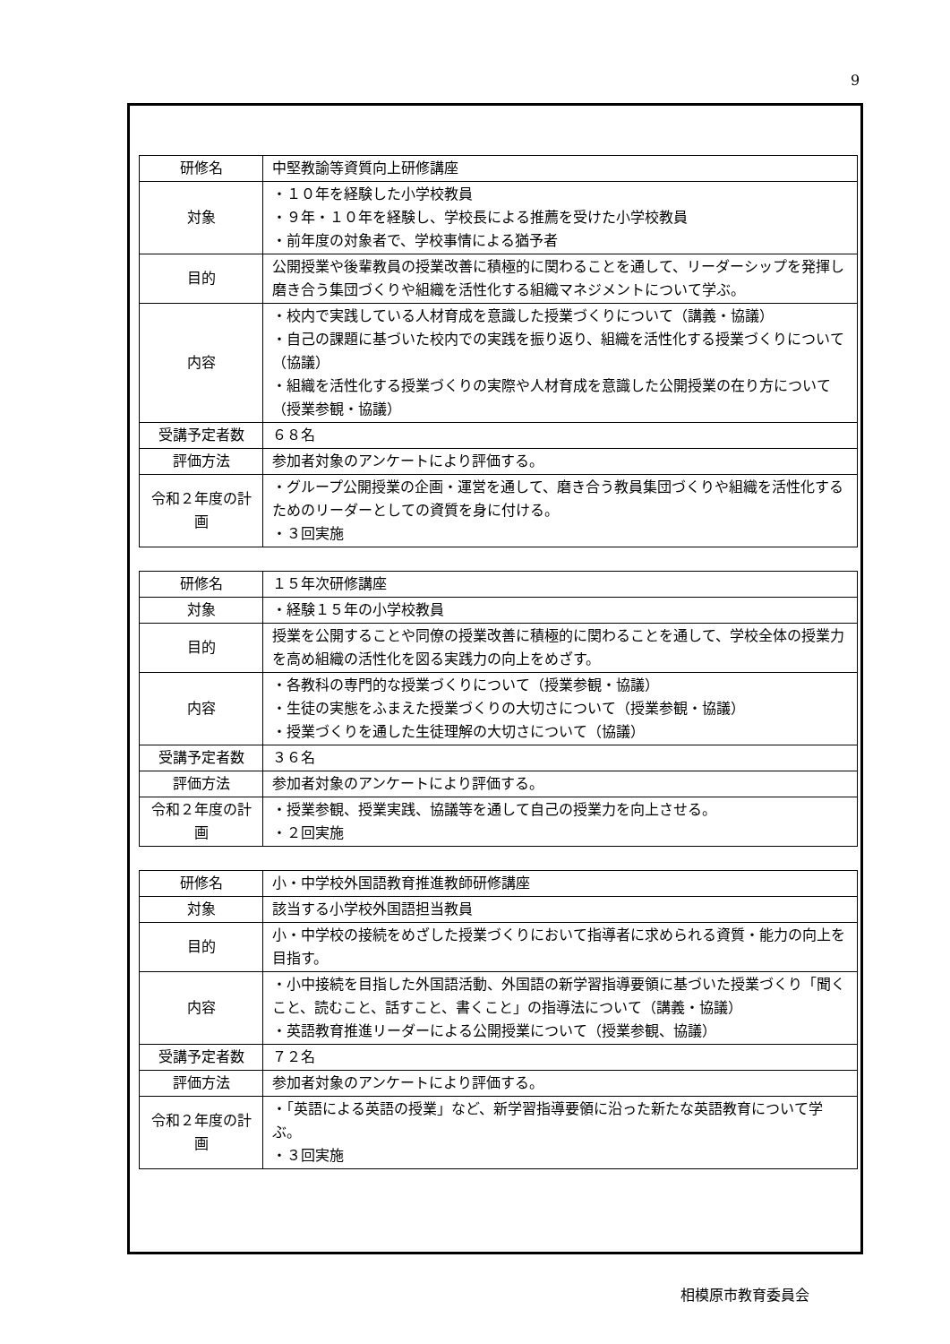9
| 研修名 | 中堅教諭等資質向上研修講座 |
| 対象 | ・１０年を経験した小学校教員 ・９年・１０年を経験し、学校長による推薦を受けた小学校教員 ・前年度の対象者で、学校事情による猶予者 |
| 目的 | 公開授業や後輩教員の授業改善に積極的に関わることを通して、リーダーシップを発揮し磨き合う集団づくりや組織を活性化する組織マネジメントについて学ぶ。 |
| 内容 | ・校内で実践している人材育成を意識した授業づくりについて（講義・協議） ・自己の課題に基づいた校内での実践を振り返り、組織を活性化する授業づくりについて（協議） ・組織を活性化する授業づくりの実際や人材育成を意識した公開授業の在り方について（授業参観・協議） |
| 受講予定者数 | ６８名 |
| 評価方法 | 参加者対象のアンケートにより評価する。 |
| 令和２年度の計画 | ・グループ公開授業の企画・運営を通して、磨き合う教員集団づくりや組織を活性化するためのリーダーとしての資質を身に付ける。 ・３回実施 |
| 研修名 | １５年次研修講座 |
| 対象 | ・経験１５年の小学校教員 |
| 目的 | 授業を公開することや同僚の授業改善に積極的に関わることを通して、学校全体の授業力を高め組織の活性化を図る実践力の向上をめざす。 |
| 内容 | ・各教科の専門的な授業づくりについて（授業参観・協議） ・生徒の実態をふまえた授業づくりの大切さについて（授業参観・協議） ・授業づくりを通した生徒理解の大切さについて（協議） |
| 受講予定者数 | ３６名 |
| 評価方法 | 参加者対象のアンケートにより評価する。 |
| 令和２年度の計画 | ・授業参観、授業実践、協議等を通して自己の授業力を向上させる。 ・２回実施 |
| 研修名 | 小・中学校外国語教育推進教師研修講座 |
| 対象 | 該当する小学校外国語担当教員 |
| 目的 | 小・中学校の接続をめざした授業づくりにおいて指導者に求められる資質・能力の向上を目指す。 |
| 内容 | ・小中接続を目指した外国語活動、外国語の新学習指導要領に基づいた授業づくり「聞くこと、読むこと、話すこと、書くこと」の指導法について（講義・協議） ・英語教育推進リーダーによる公開授業について（授業参観、協議） |
| 受講予定者数 | ７２名 |
| 評価方法 | 参加者対象のアンケートにより評価する。 |
| 令和２年度の計画 | ・「英語による英語の授業」など、新学習指導要領に沿った新たな英語教育について学ぶ。 ・３回実施 |
相模原市教育委員会